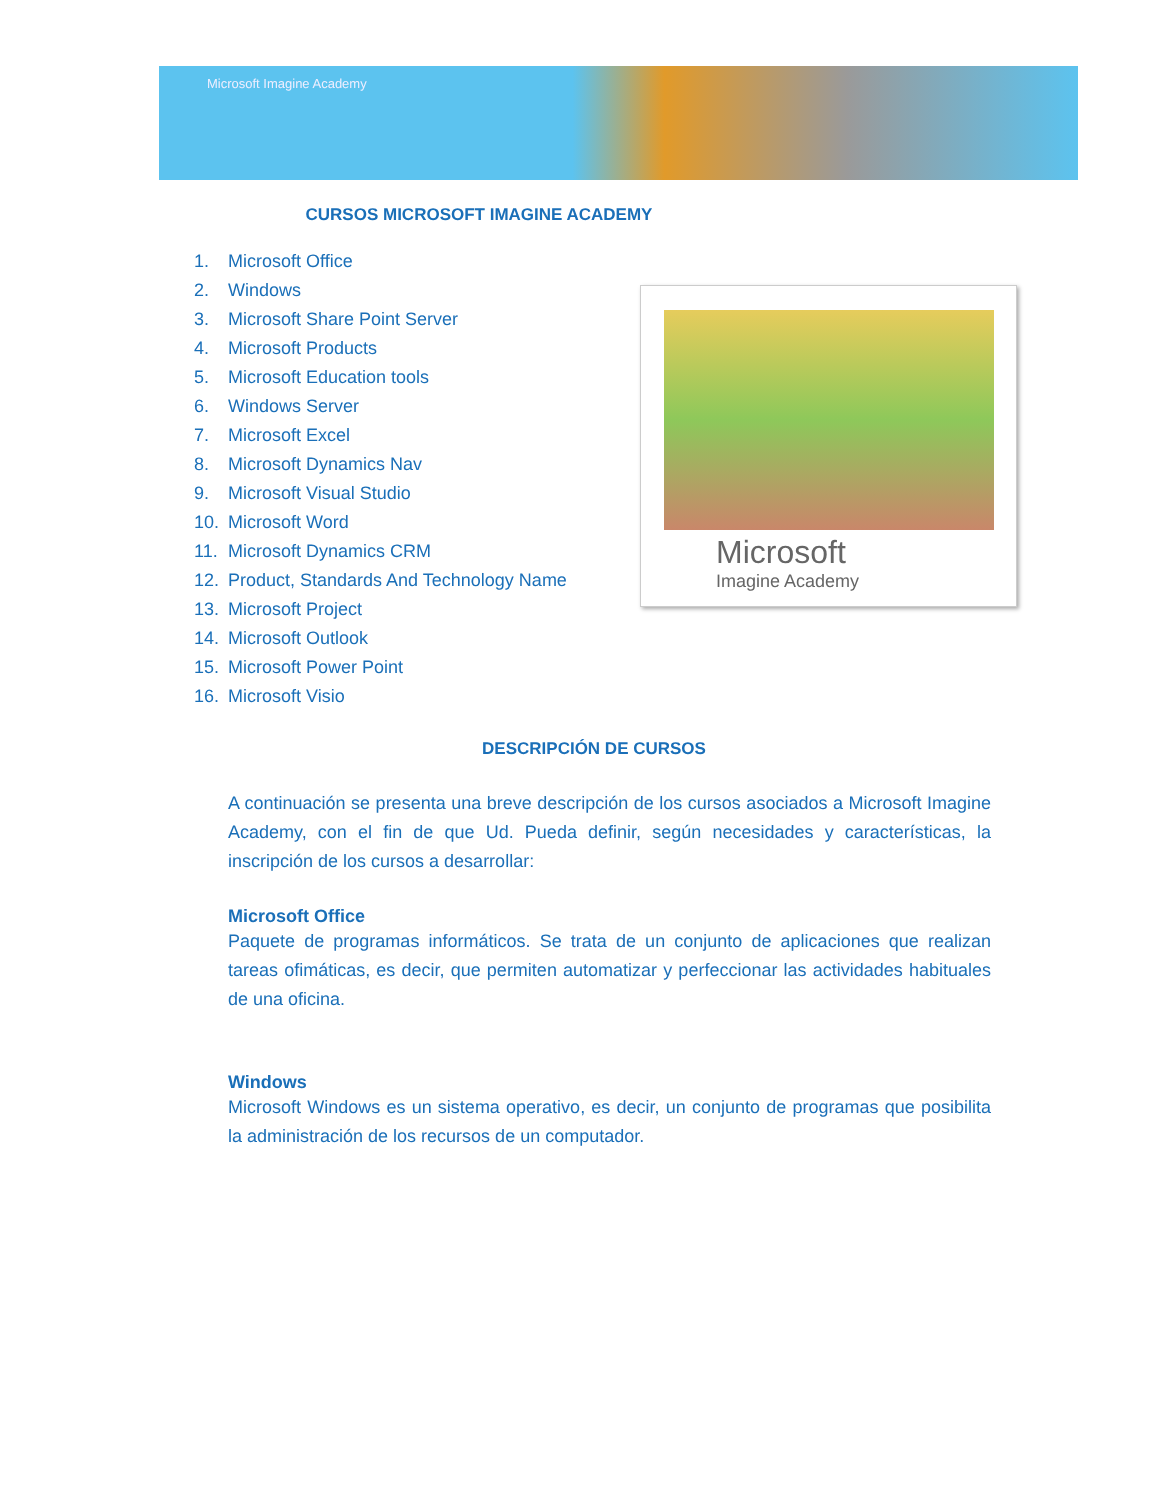Microsoft Imagine Academy
Microsoft
Imagine Academy
CURSOS MICROSOFT IMAGINE ACADEMY
1. Microsoft Office
2. Windows
3. Microsoft Share Point Server
4. Microsoft Products
5. Microsoft Education tools
6. Windows Server
7. Microsoft Excel
8. Microsoft Dynamics Nav
9. Microsoft Visual Studio
10. Microsoft Word
11. Microsoft Dynamics CRM
12. Product, Standards And Technology Name
13. Microsoft Project
14. Microsoft Outlook
15. Microsoft Power Point
16. Microsoft Visio
DESCRIPCIÓN DE CURSOS
A continuación se presenta una breve descripción de los cursos asociados a Microsoft Imagine Academy, con el fin de que Ud. Pueda definir, según necesidades y características, la inscripción de los cursos a desarrollar:
Microsoft Office
Paquete de programas informáticos. Se trata de un conjunto de aplicaciones que realizan tareas ofimáticas, es decir, que permiten automatizar y perfeccionar las actividades habituales de una oficina.
Windows
Microsoft Windows es un sistema operativo, es decir, un conjunto de programas que posibilita la administración de los recursos de un computador.